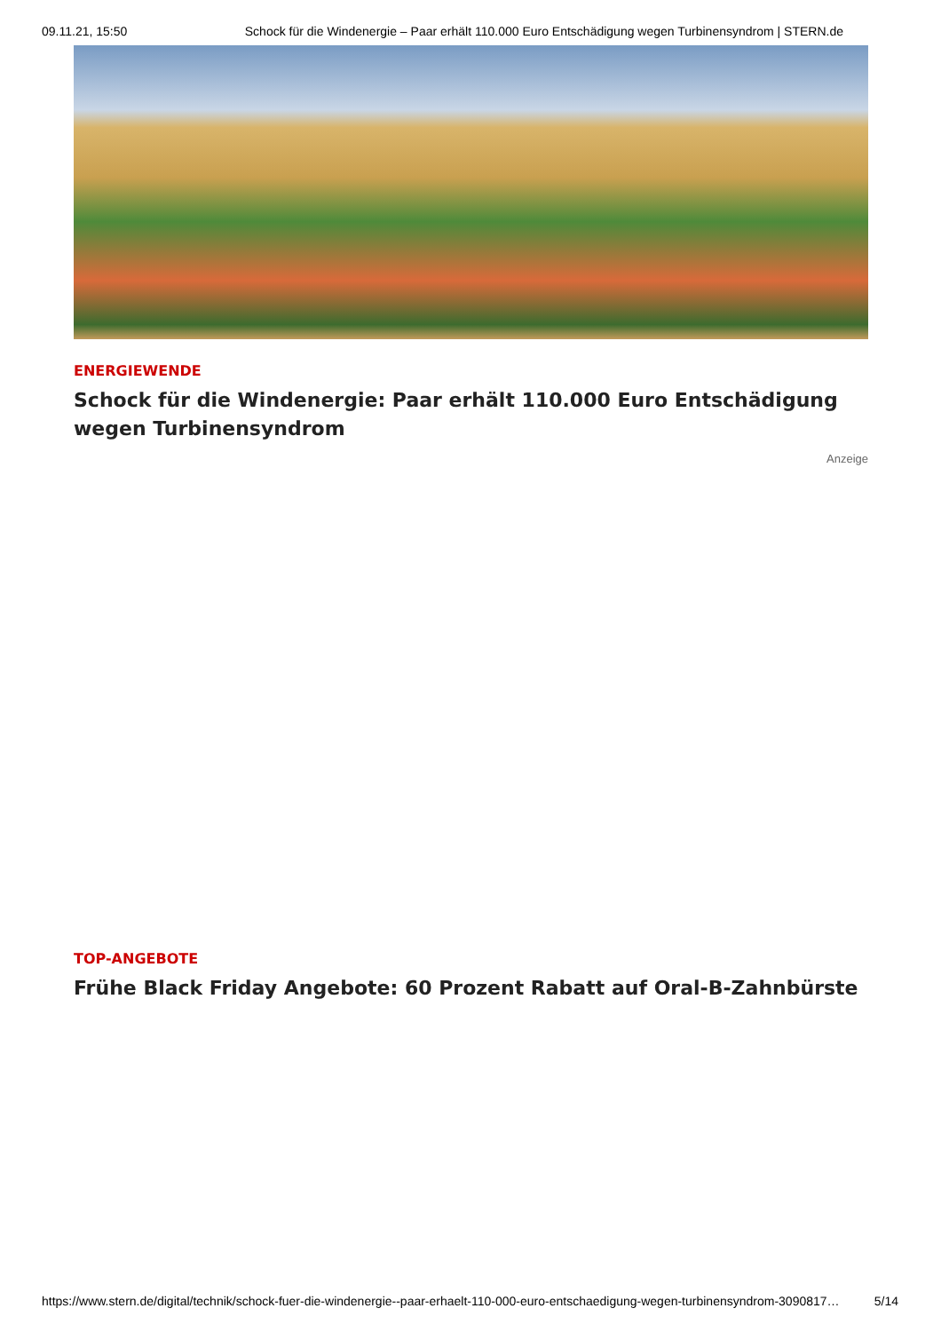09.11.21, 15:50 Schock für die Windenergie – Paar erhält 110.000 Euro Entschädigung wegen Turbinensyndrom | STERN.de
ENERGIEWENDE
Schock für die Windenergie: Paar erhält 110.000 Euro Entschädigung wegen Turbinensyndrom
Anzeige
TOP-ANGEBOTE
Frühe Black Friday Angebote: 60 Prozent Rabatt auf Oral-B-Zahnbürste
https://www.stern.de/digital/technik/schock-fuer-die-windenergie--paar-erhaelt-110-000-euro-entschaedigung-wegen-turbinensyndrom-3090817… 5/14